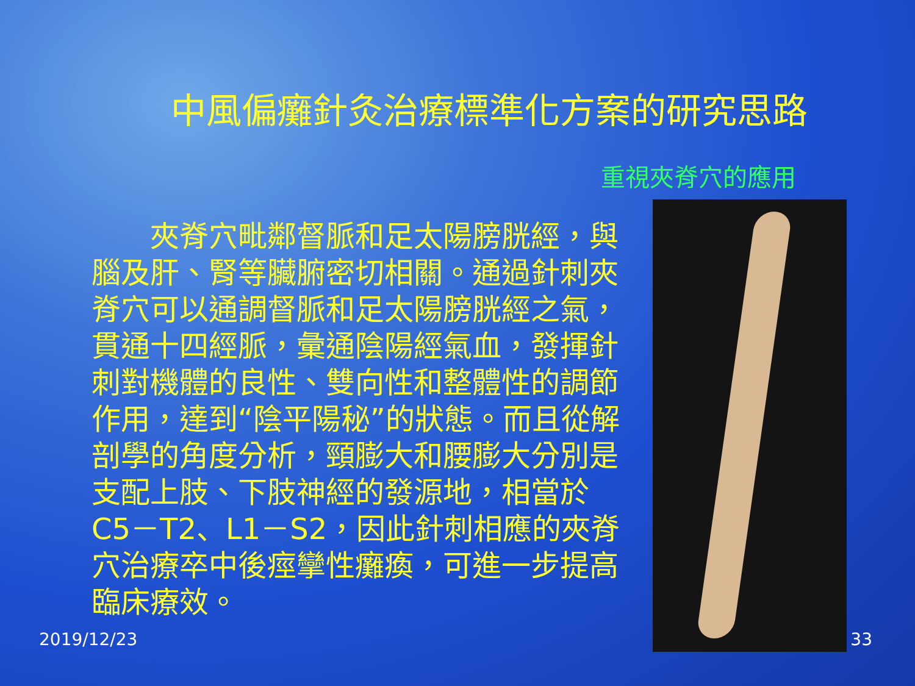中風偏癱針灸治療標準化方案的研究思路
重視夾脊穴的應用
　　夾脊穴毗鄰督脈和足太陽膀胱經，與腦及肝、腎等臟腑密切相關。通過針刺夾脊穴可以通調督脈和足太陽膀胱經之氣，貫通十四經脈，彙通陰陽經氣血，發揮針刺對機體的良性、雙向性和整體性的調節作用，達到“陰平陽秘”的狀態。而且從解剖學的角度分析，頸膨大和腰膨大分別是支配上肢、下肢神經的發源地，相當於C5－T2、L1－S2，因此針刺相應的夾脊穴治療卒中後痙攣性癱瘓，可進一步提高臨床療效。
2019/12/23 33